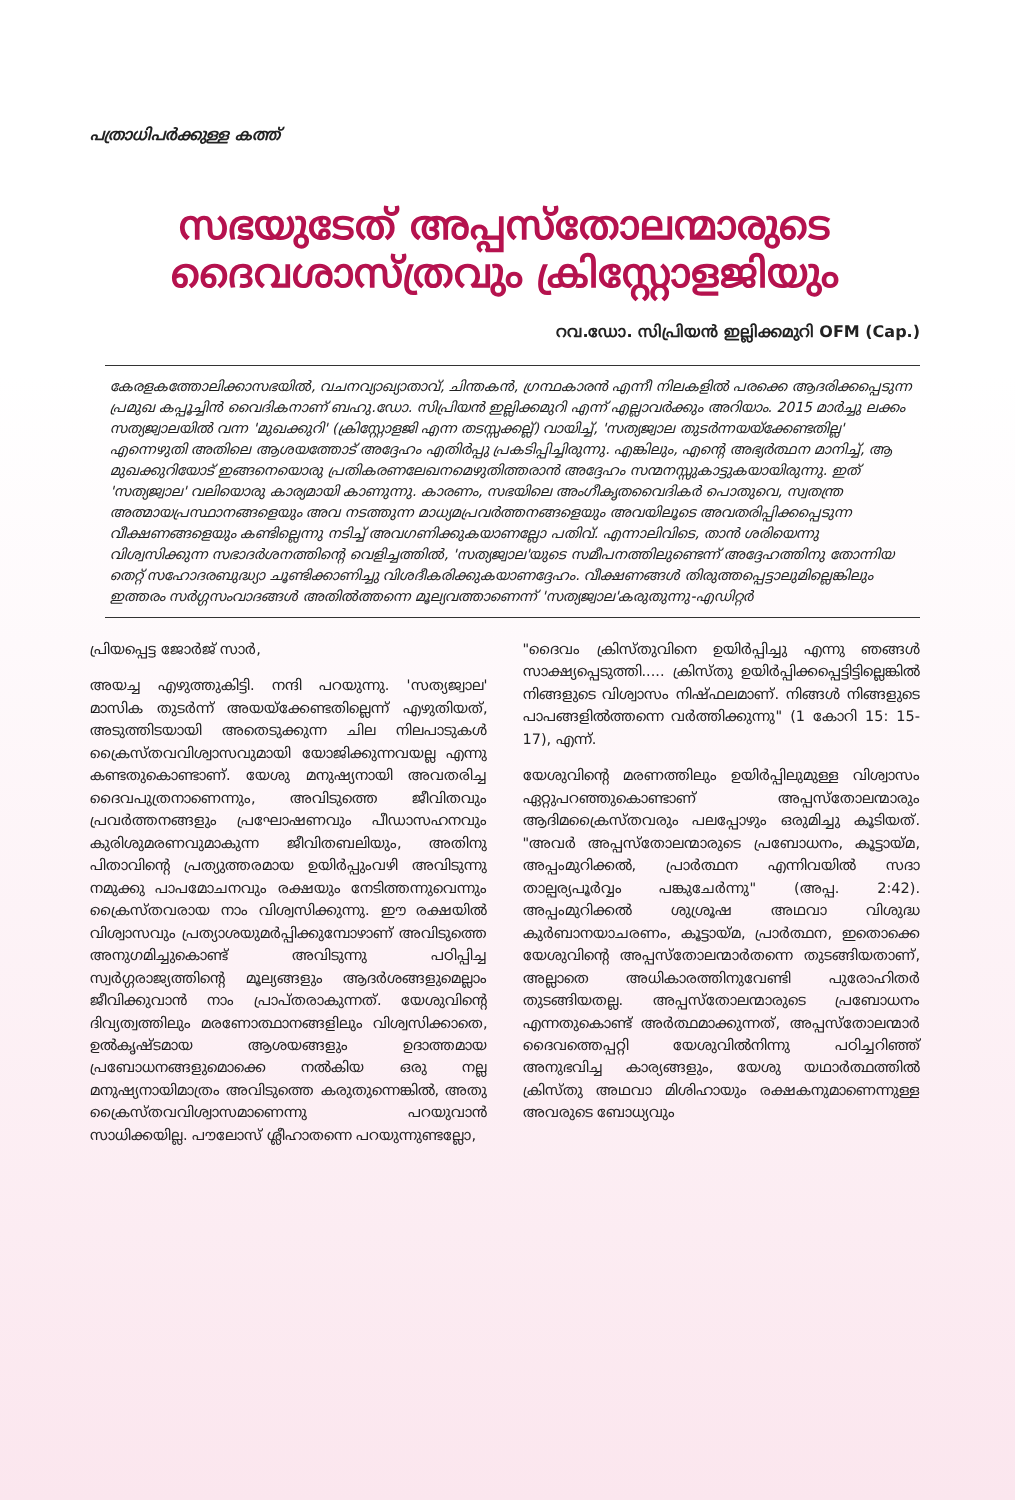പത്രാധിപർക്കുള്ള കത്ത്
സഭയുടേത് അപ്പസ്തോലന്മാരുടെ
ദൈവശാസ്ത്രവും ക്രിസ്റ്റോളജിയും
റവ.ഡോ. സിപ്രിയൻ ഇല്ലിക്കമുറി OFM (Cap.)
കേരളകത്തോലിക്കാസഭയിൽ, വചനവ്യാഖ്യാതാവ്, ചിന്തകൻ, ഗ്രന്ഥകാരൻ എന്നീ നിലകളിൽ പരക്കെ ആദരിക്കപ്പെടുന്ന പ്രമുഖ കപ്പൂച്ചിൻ വൈദികനാണ് ബഹു.ഡോ. സിപ്രിയൻ ഇല്ലിക്കമുറി എന്ന് എല്ലാവർക്കും അറിയാം. 2015 മാർച്ചു ലക്കം സത്യജ്വാലയിൽ വന്ന 'മുഖക്കുറി' (ക്രിസ്റ്റോളജി എന്ന തടസ്സക്കല്ല്) വായിച്ച്, 'സത്യജ്വാല തുടർന്നയയ്ക്കേണ്ടതില്ല' എന്നെഴുതി അതിലെ ആശയത്തോട് അദ്ദേഹം എതിർപ്പു പ്രകടിപ്പിച്ചിരുന്നു. എങ്കിലും, എന്റെ അഭ്യർത്ഥന മാനിച്ച്, ആ മുഖക്കുറിയോട് ഇങ്ങനെയൊരു പ്രതികരണലേഖനമെഴുതിത്തരാൻ അദ്ദേഹം സന്മനസ്സുകാട്ടുകയായിരുന്നു. ഇത് 'സത്യജ്വാല' വലിയൊരു കാര്യമായി കാണുന്നു. കാരണം, സഭയിലെ അംഗീകൃതവൈദികർ പൊതുവെ, സ്വതന്ത്ര അത്മായപ്രസ്ഥാനങ്ങളെയും അവ നടത്തുന്ന മാധ്യമപ്രവർത്തനങ്ങളെയും അവയിലൂടെ അവതരിപ്പിക്കപ്പെടുന്ന വീക്ഷണങ്ങളെയും കണ്ടില്ലെന്നു നടിച്ച് അവഗണിക്കുകയാണല്ലോ പതിവ്. എന്നാലിവിടെ, താൻ ശരിയെന്നു വിശ്വസിക്കുന്ന സഭാദർശനത്തിന്റെ വെളിച്ചത്തിൽ, 'സത്യജ്വാല'യുടെ സമീപനത്തിലുണ്ടെന്ന് അദ്ദേഹത്തിനു തോന്നിയ തെറ്റ് സഹോദരബുദ്ധ്യാ ചൂണ്ടിക്കാണിച്ചു വിശദീകരിക്കുകയാണദ്ദേഹം. വീക്ഷണങ്ങൾ തിരുത്തപ്പെട്ടാലുമില്ലെങ്കിലും ഇത്തരം സർഗ്ഗസംവാദങ്ങൾ അതിൽത്തന്നെ മൂല്യവത്താണെന്ന് 'സത്യജ്വാല'കരുതുന്നു-എഡിറ്റർ
പ്രിയപ്പെട്ട ജോർജ് സാർ,
അയച്ച എഴുത്തുകിട്ടി. നന്ദി പറയുന്നു. 'സത്യജ്വാല' മാസിക തുടർന്ന് അയയ്ക്കേണ്ടതില്ലെന്ന് എഴുതിയത്, അടുത്തിടയായി അതെടുക്കുന്ന ചില നിലപാടുകൾ ക്രൈസ്തവവിശ്വാസവുമായി യോജിക്കുന്നവയല്ല എന്നു കണ്ടതുകൊണ്ടാണ്. യേശു മനുഷ്യനായി അവതരിച്ച ദൈവപുത്രനാണെന്നും, അവിടുത്തെ ജീവിതവും പ്രവർത്തനങ്ങളും പ്രഘോഷണവും പീഡാസഹനവും കുരിശുമരണവുമാകുന്ന ജീവിതബലിയും, അതിനു പിതാവിന്റെ പ്രത്യുത്തരമായ ഉയിർപ്പുംവഴി അവിടുന്നു നമുക്കു പാപമോചനവും രക്ഷയും നേടിത്തന്നുവെന്നും ക്രൈസ്തവരായ നാം വിശ്വസിക്കുന്നു. ഈ രക്ഷയിൽ വിശ്വാസവും പ്രത്യാശയുമർപ്പിക്കുമ്പോഴാണ് അവിടുത്തെ അനുഗമിച്ചുകൊണ്ട് അവിടുന്നു പഠിപ്പിച്ച സ്വർഗ്ഗരാജ്യത്തിന്റെ മൂല്യങ്ങളും ആദർശങ്ങളുമെല്ലാം ജീവിക്കുവാൻ നാം പ്രാപ്തരാകുന്നത്. യേശുവിന്റെ ദിവ്യത്വത്തിലും മരണോത്ഥാനങ്ങളിലും വിശ്വസിക്കാതെ, ഉൽകൃഷ്ടമായ ആശയങ്ങളും ഉദാത്തമായ പ്രബോധനങ്ങളുമൊക്കെ നൽകിയ ഒരു നല്ല മനുഷ്യനായിമാത്രം അവിടുത്തെ കരുതുന്നെങ്കിൽ, അതു ക്രൈസ്തവവിശ്വാസമാണെന്നു പറയുവാൻ സാധിക്കയില്ല. പൗലോസ് ശ്ലീഹാതന്നെ പറയുന്നുണ്ടല്ലോ,
"ദൈവം ക്രിസ്തുവിനെ ഉയിർപ്പിച്ചു എന്നു ഞങ്ങൾ സാക്ഷ്യപ്പെടുത്തി..... ക്രിസ്തു ഉയിർപ്പിക്കപ്പെട്ടിട്ടില്ലെങ്കിൽ നിങ്ങളുടെ വിശ്വാസം നിഷ്ഫലമാണ്. നിങ്ങൾ നിങ്ങളുടെ പാപങ്ങളിൽത്തന്നെ വർത്തിക്കുന്നു" (1 കോറി 15: 15-17), എന്ന്.
യേശുവിന്റെ മരണത്തിലും ഉയിർപ്പിലുമുള്ള വിശ്വാസം ഏറ്റുപറഞ്ഞുകൊണ്ടാണ് അപ്പസ്തോലന്മാരും ആദിമക്രൈസ്തവരും പലപ്പോഴും ഒരുമിച്ചു കൂടിയത്. "അവർ അപ്പസ്തോലന്മാരുടെ പ്രബോധനം, കൂട്ടായ്മ, അപ്പംമുറിക്കൽ, പ്രാർത്ഥന എന്നിവയിൽ സദാ താല്പര്യപൂർവ്വം പങ്കുചേർന്നു" (അപ്പ. 2:42). അപ്പംമുറിക്കൽ ശുശ്രൂഷ അഥവാ വിശുദ്ധ കുർബാനയാചരണം, കൂട്ടായ്മ, പ്രാർത്ഥന, ഇതൊക്കെ യേശുവിന്റെ അപ്പസ്തോലന്മാർതന്നെ തുടങ്ങിയതാണ്, അല്ലാതെ അധികാരത്തിനുവേണ്ടി പുരോഹിതർ തുടങ്ങിയതല്ല. അപ്പസ്തോലന്മാരുടെ പ്രബോധനം എന്നതുകൊണ്ട് അർത്ഥമാക്കുന്നത്, അപ്പസ്തോലന്മാർ ദൈവത്തെപ്പറ്റി യേശുവിൽനിന്നു പഠിച്ചറിഞ്ഞ് അനുഭവിച്ച കാര്യങ്ങളും, യേശു യഥാർത്ഥത്തിൽ ക്രിസ്തു അഥവാ മിശിഹായും രക്ഷകനുമാണെന്നുള്ള അവരുടെ ബോധ്യവും